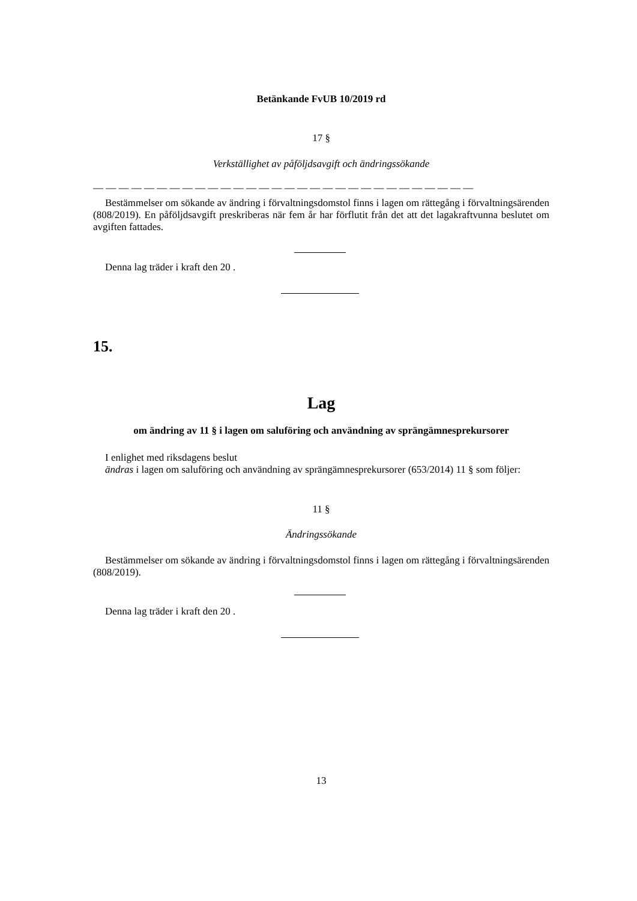Betänkande FvUB 10/2019 rd
17 §
Verkställighet av påföljdsavgift och ändringssökande
— — — — — — — — — — — — — — — — — — — — — — — — — — — — — —
Bestämmelser om sökande av ändring i förvaltningsdomstol finns i lagen om rättegång i förvaltningsärenden (808/2019). En påföljdsavgift preskriberas när fem år har förflutit från det att det lagakraftvunna beslutet om avgiften fattades.
Denna lag träder i kraft den 20 .
15.
Lag
om ändring av 11 § i lagen om saluföring och användning av sprängämnesprekursorer
I enlighet med riksdagens beslut
ändras i lagen om saluföring och användning av sprängämnesprekursorer (653/2014) 11 § som följer:
11 §
Ändringssökande
Bestämmelser om sökande av ändring i förvaltningsdomstol finns i lagen om rättegång i förvaltningsärenden (808/2019).
Denna lag träder i kraft den 20 .
13